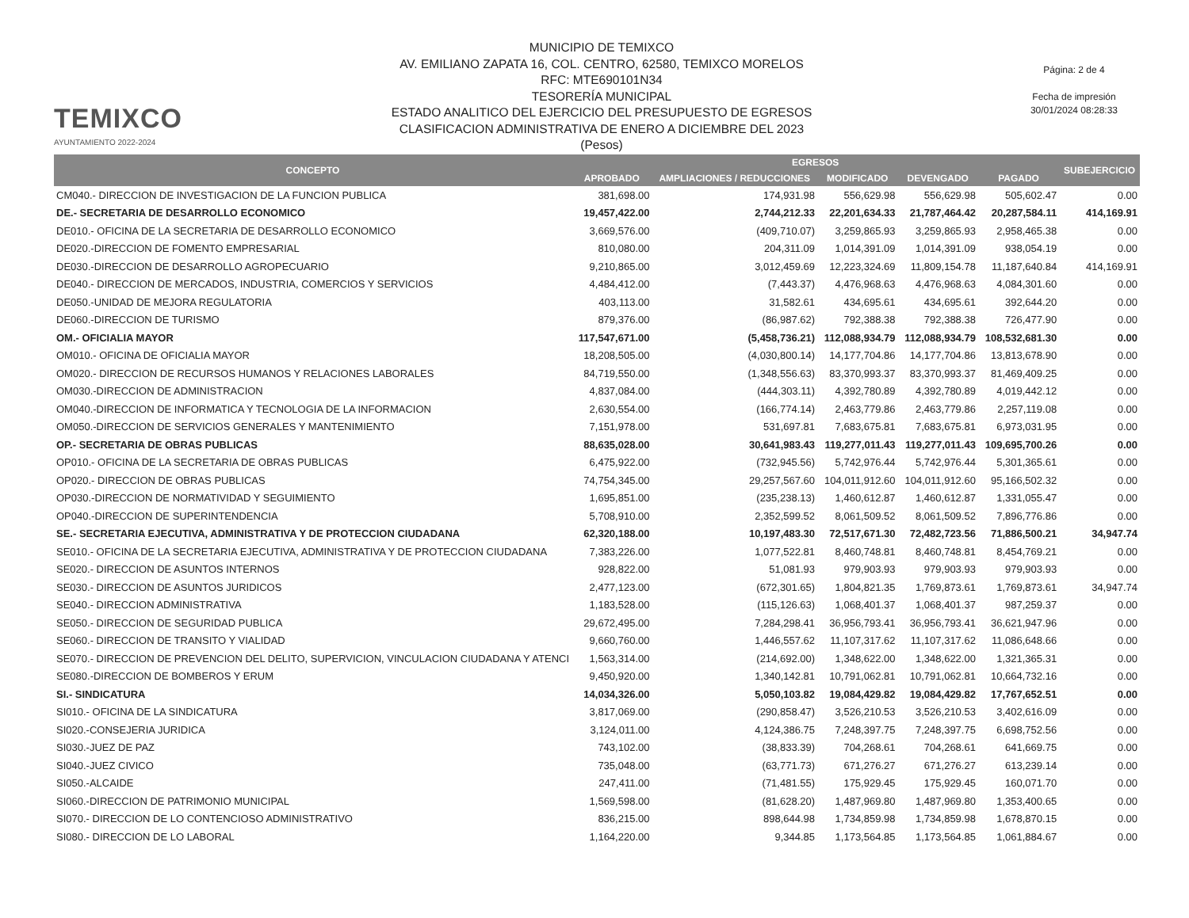TEMIXCO
AYUNTAMIENTO 2022-2024
MUNICIPIO DE TEMIXCO
AV. EMILIANO ZAPATA 16, COL. CENTRO, 62580, TEMIXCO MORELOS
RFC: MTE690101N34
TESORERÍA MUNICIPAL
ESTADO ANALITICO DEL EJERCICIO DEL PRESUPUESTO DE EGRESOS
CLASIFICACION ADMINISTRATIVA DE ENERO A DICIEMBRE DEL 2023
(Pesos)
Página: 2 de 4
Fecha de impresión
30/01/2024 08:28:33
| CONCEPTO | EGRESOS | | | | | SUBEJERCICIO |
| --- | --- | --- | --- | --- | --- | --- |
| | APROBADO | AMPLIACIONES / REDUCCIONES | MODIFICADO | DEVENGADO | PAGADO | |
| CM040.- DIRECCION DE INVESTIGACION DE LA FUNCION PUBLICA | 381,698.00 | 174,931.98 | 556,629.98 | 556,629.98 | 505,602.47 | 0.00 |
| DE.- SECRETARIA DE DESARROLLO ECONOMICO | 19,457,422.00 | 2,744,212.33 | 22,201,634.33 | 21,787,464.42 | 20,287,584.11 | 414,169.91 |
| DE010.- OFICINA DE LA SECRETARIA DE DESARROLLO ECONOMICO | 3,669,576.00 | (409,710.07) | 3,259,865.93 | 3,259,865.93 | 2,958,465.38 | 0.00 |
| DE020.-DIRECCION DE FOMENTO EMPRESARIAL | 810,080.00 | 204,311.09 | 1,014,391.09 | 1,014,391.09 | 938,054.19 | 0.00 |
| DE030.-DIRECCION DE DESARROLLO AGROPECUARIO | 9,210,865.00 | 3,012,459.69 | 12,223,324.69 | 11,809,154.78 | 11,187,640.84 | 414,169.91 |
| DE040.- DIRECCION DE MERCADOS, INDUSTRIA, COMERCIOS Y SERVICIOS | 4,484,412.00 | (7,443.37) | 4,476,968.63 | 4,476,968.63 | 4,084,301.60 | 0.00 |
| DE050.-UNIDAD DE MEJORA REGULATORIA | 403,113.00 | 31,582.61 | 434,695.61 | 434,695.61 | 392,644.20 | 0.00 |
| DE060.-DIRECCION DE TURISMO | 879,376.00 | (86,987.62) | 792,388.38 | 792,388.38 | 726,477.90 | 0.00 |
| OM.- OFICIALIA MAYOR | 117,547,671.00 | (5,458,736.21) | 112,088,934.79 | 112,088,934.79 | 108,532,681.30 | 0.00 |
| OM010.- OFICINA DE OFICIALIA MAYOR | 18,208,505.00 | (4,030,800.14) | 14,177,704.86 | 14,177,704.86 | 13,813,678.90 | 0.00 |
| OM020.- DIRECCION DE RECURSOS HUMANOS Y RELACIONES LABORALES | 84,719,550.00 | (1,348,556.63) | 83,370,993.37 | 83,370,993.37 | 81,469,409.25 | 0.00 |
| OM030.-DIRECCION DE ADMINISTRACION | 4,837,084.00 | (444,303.11) | 4,392,780.89 | 4,392,780.89 | 4,019,442.12 | 0.00 |
| OM040.-DIRECCION DE INFORMATICA Y TECNOLOGIA DE LA INFORMACION | 2,630,554.00 | (166,774.14) | 2,463,779.86 | 2,463,779.86 | 2,257,119.08 | 0.00 |
| OM050.-DIRECCION DE SERVICIOS GENERALES Y MANTENIMIENTO | 7,151,978.00 | 531,697.81 | 7,683,675.81 | 7,683,675.81 | 6,973,031.95 | 0.00 |
| OP.- SECRETARIA DE OBRAS PUBLICAS | 88,635,028.00 | 30,641,983.43 | 119,277,011.43 | 119,277,011.43 | 109,695,700.26 | 0.00 |
| OP010.- OFICINA DE LA SECRETARIA DE OBRAS PUBLICAS | 6,475,922.00 | (732,945.56) | 5,742,976.44 | 5,742,976.44 | 5,301,365.61 | 0.00 |
| OP020.- DIRECCION DE OBRAS PUBLICAS | 74,754,345.00 | 29,257,567.60 | 104,011,912.60 | 104,011,912.60 | 95,166,502.32 | 0.00 |
| OP030.-DIRECCION DE NORMATIVIDAD Y SEGUIMIENTO | 1,695,851.00 | (235,238.13) | 1,460,612.87 | 1,460,612.87 | 1,331,055.47 | 0.00 |
| OP040.-DIRECCION DE SUPERINTENDENCIA | 5,708,910.00 | 2,352,599.52 | 8,061,509.52 | 8,061,509.52 | 7,896,776.86 | 0.00 |
| SE.- SECRETARIA EJECUTIVA, ADMINISTRATIVA Y DE PROTECCION CIUDADANA | 62,320,188.00 | 10,197,483.30 | 72,517,671.30 | 72,482,723.56 | 71,886,500.21 | 34,947.74 |
| SE010.- OFICINA DE LA SECRETARIA EJECUTIVA, ADMINISTRATIVA Y DE PROTECCION CIUDADANA | 7,383,226.00 | 1,077,522.81 | 8,460,748.81 | 8,460,748.81 | 8,454,769.21 | 0.00 |
| SE020.- DIRECCION DE ASUNTOS INTERNOS | 928,822.00 | 51,081.93 | 979,903.93 | 979,903.93 | 979,903.93 | 0.00 |
| SE030.- DIRECCION DE ASUNTOS JURIDICOS | 2,477,123.00 | (672,301.65) | 1,804,821.35 | 1,769,873.61 | 1,769,873.61 | 34,947.74 |
| SE040.- DIRECCION ADMINISTRATIVA | 1,183,528.00 | (115,126.63) | 1,068,401.37 | 1,068,401.37 | 987,259.37 | 0.00 |
| SE050.- DIRECCION DE SEGURIDAD PUBLICA | 29,672,495.00 | 7,284,298.41 | 36,956,793.41 | 36,956,793.41 | 36,621,947.96 | 0.00 |
| SE060.- DIRECCION DE TRANSITO Y VIALIDAD | 9,660,760.00 | 1,446,557.62 | 11,107,317.62 | 11,107,317.62 | 11,086,648.66 | 0.00 |
| SE070.- DIRECCION DE PREVENCION DEL DELITO, SUPERVICION, VINCULACION CIUDADANA Y ATENCI | 1,563,314.00 | (214,692.00) | 1,348,622.00 | 1,348,622.00 | 1,321,365.31 | 0.00 |
| SE080.-DIRECCION DE BOMBEROS Y ERUM | 9,450,920.00 | 1,340,142.81 | 10,791,062.81 | 10,791,062.81 | 10,664,732.16 | 0.00 |
| SI.- SINDICATURA | 14,034,326.00 | 5,050,103.82 | 19,084,429.82 | 19,084,429.82 | 17,767,652.51 | 0.00 |
| SI010.- OFICINA DE LA SINDICATURA | 3,817,069.00 | (290,858.47) | 3,526,210.53 | 3,526,210.53 | 3,402,616.09 | 0.00 |
| SI020.-CONSEJERIA JURIDICA | 3,124,011.00 | 4,124,386.75 | 7,248,397.75 | 7,248,397.75 | 6,698,752.56 | 0.00 |
| SI030.-JUEZ DE PAZ | 743,102.00 | (38,833.39) | 704,268.61 | 704,268.61 | 641,669.75 | 0.00 |
| SI040.-JUEZ CIVICO | 735,048.00 | (63,771.73) | 671,276.27 | 671,276.27 | 613,239.14 | 0.00 |
| SI050.-ALCAIDE | 247,411.00 | (71,481.55) | 175,929.45 | 175,929.45 | 160,071.70 | 0.00 |
| SI060.-DIRECCION DE PATRIMONIO MUNICIPAL | 1,569,598.00 | (81,628.20) | 1,487,969.80 | 1,487,969.80 | 1,353,400.65 | 0.00 |
| SI070.- DIRECCION DE LO CONTENCIOSO ADMINISTRATIVO | 836,215.00 | 898,644.98 | 1,734,859.98 | 1,734,859.98 | 1,678,870.15 | 0.00 |
| SI080.- DIRECCION DE LO LABORAL | 1,164,220.00 | 9,344.85 | 1,173,564.85 | 1,173,564.85 | 1,061,884.67 | 0.00 |